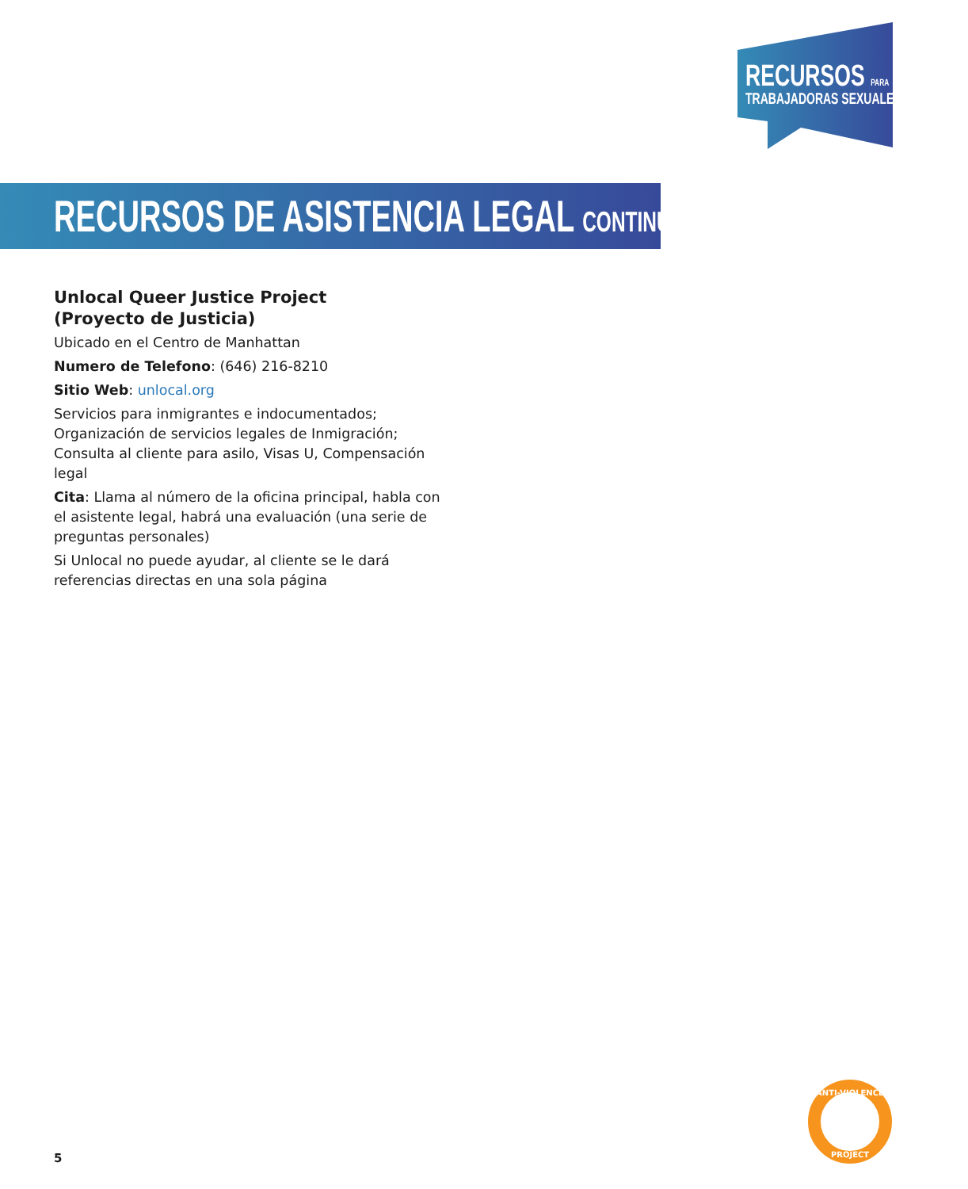RECURSOS PARA
TRABAJADORAS SEXUALES
RECURSOS DE ASISTENCIA LEGAL CONTINUADO
Unlocal Queer Justice Project
(Proyecto de Justicia)
Ubicado en el Centro de Manhattan
Numero de Telefono: (646) 216-8210
Sitio Web: unlocal.org
Servicios para inmigrantes e indocumentados; Organización de servicios legales de Inmigración; Consulta al cliente para asilo, Visas U, Compensación legal
Cita: Llama al número de la oficina principal, habla con el asistente legal, habrá una evaluación (una serie de preguntas personales)
Si Unlocal no puede ayudar, al cliente se le dará referencias directas en una sola página
5
ANTI-VIOLENCE
PROJECT